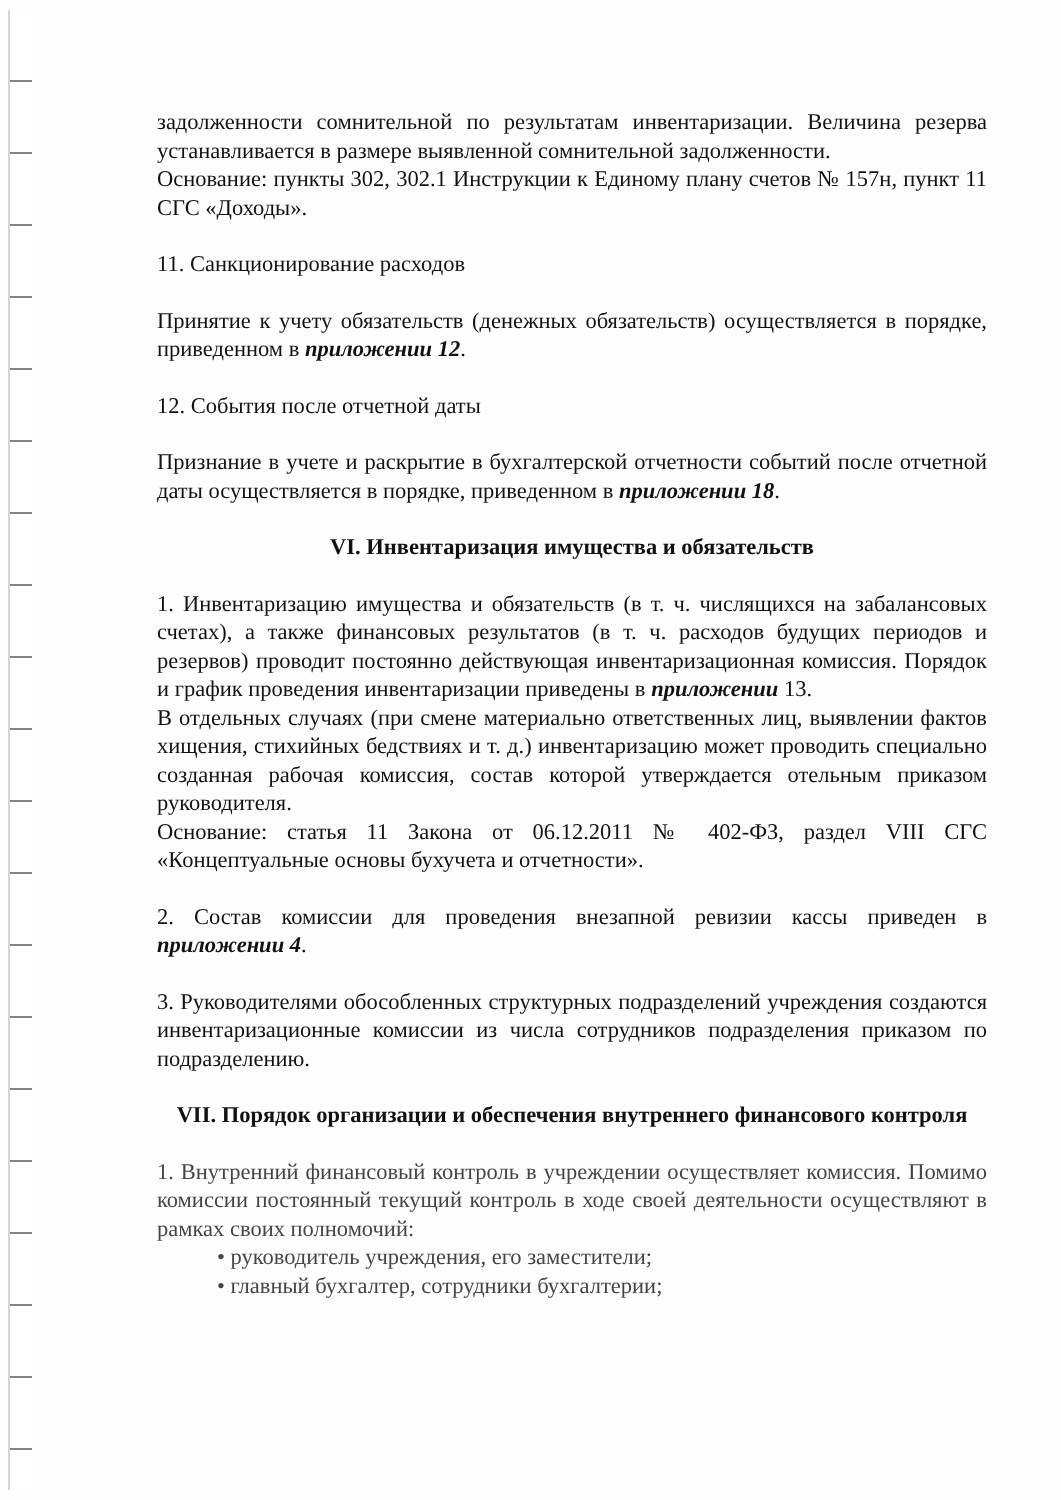задолженности сомнительной по результатам инвентаризации. Величина резерва устанавливается в размере выявленной сомнительной задолженности.
Основание: пункты 302, 302.1 Инструкции к Единому плану счетов № 157н, пункт 11 СГС «Доходы».
11. Санкционирование расходов
Принятие к учету обязательств (денежных обязательств) осуществляется в порядке, приведенном в приложении 12.
12. События после отчетной даты
Признание в учете и раскрытие в бухгалтерской отчетности событий после отчетной даты осуществляется в порядке, приведенном в приложении 18.
VI. Инвентаризация имущества и обязательств
1. Инвентаризацию имущества и обязательств (в т. ч. числящихся на забалансовых счетах), а также финансовых результатов (в т. ч. расходов будущих периодов и резервов) проводит постоянно действующая инвентаризационная комиссия. Порядок и график проведения инвентаризации приведены в приложении 13.
В отдельных случаях (при смене материально ответственных лиц, выявлении фактов хищения, стихийных бедствиях и т. д.) инвентаризацию может проводить специально созданная рабочая комиссия, состав которой утверждается отельным приказом руководителя.
Основание: статья 11 Закона от 06.12.2011 № 402-ФЗ, раздел VIII СГС «Концептуальные основы бухучета и отчетности».
2. Состав комиссии для проведения внезапной ревизии кассы приведен в приложении 4.
3. Руководителями обособленных структурных подразделений учреждения создаются инвентаризационные комиссии из числа сотрудников подразделения приказом по подразделению.
VII. Порядок организации и обеспечения внутреннего финансового контроля
1. Внутренний финансовый контроль в учреждении осуществляет комиссия. Помимо комиссии постоянный текущий контроль в ходе своей деятельности осуществляют в рамках своих полномочий:
• руководитель учреждения, его заместители;
• главный бухгалтер, сотрудники бухгалтерии;